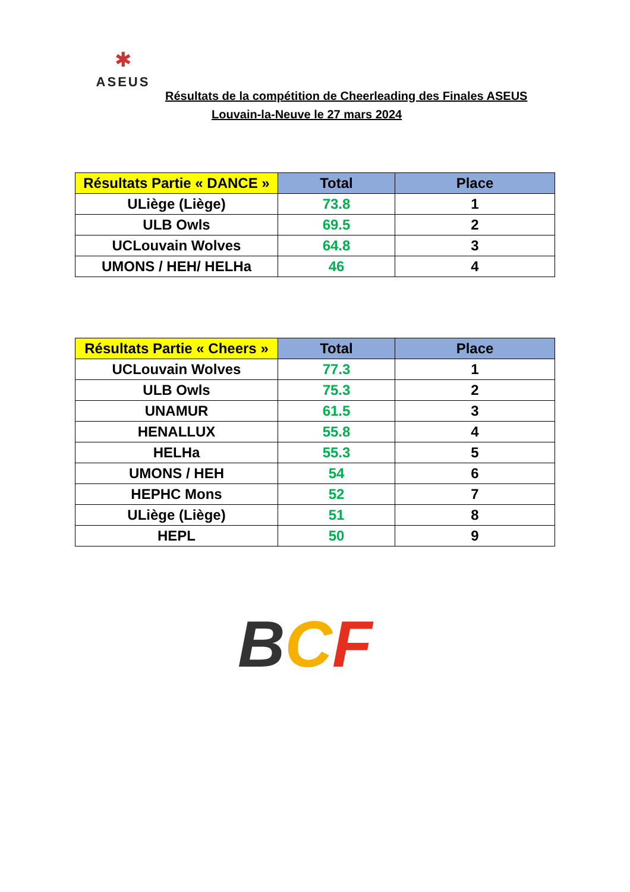✱
ASEUS
Résultats de la compétition de Cheerleading des Finales ASEUS
Louvain-la-Neuve le 27 mars 2024
| Résultats Partie « DANCE » | Total | Place |
| --- | --- | --- |
| ULiège (Liège) | 73.8 | 1 |
| ULB Owls | 69.5 | 2 |
| UCLouvain Wolves | 64.8 | 3 |
| UMONS / HEH/ HELHa | 46 | 4 |
| Résultats Partie « Cheers » | Total | Place |
| --- | --- | --- |
| UCLouvain Wolves | 77.3 | 1 |
| ULB Owls | 75.3 | 2 |
| UNAMUR | 61.5 | 3 |
| HENALLUX | 55.8 | 4 |
| HELHa | 55.3 | 5 |
| UMONS / HEH | 54 | 6 |
| HEPHC Mons | 52 | 7 |
| ULiège (Liège) | 51 | 8 |
| HEPL | 50 | 9 |
BCF